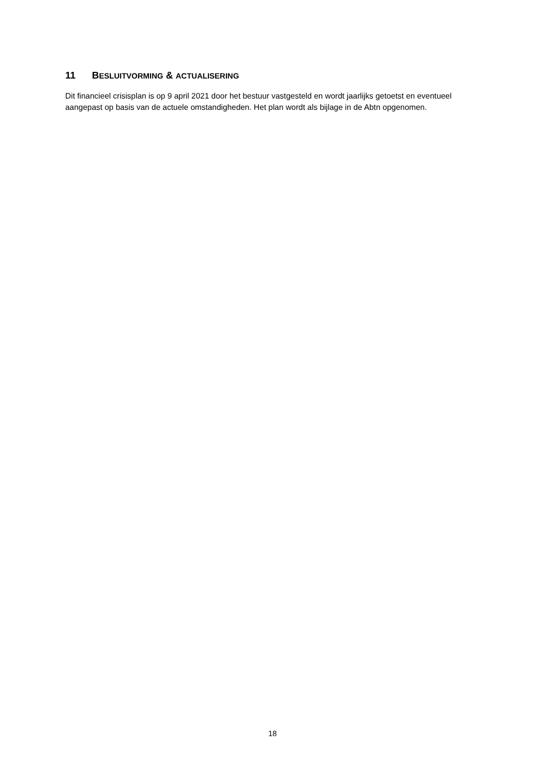11 BESLUITVORMING & ACTUALISERING
Dit financieel crisisplan is op 9 april 2021 door het bestuur vastgesteld en wordt jaarlijks getoetst en eventueel aangepast op basis van de actuele omstandigheden. Het plan wordt als bijlage in de Abtn opgenomen.
18